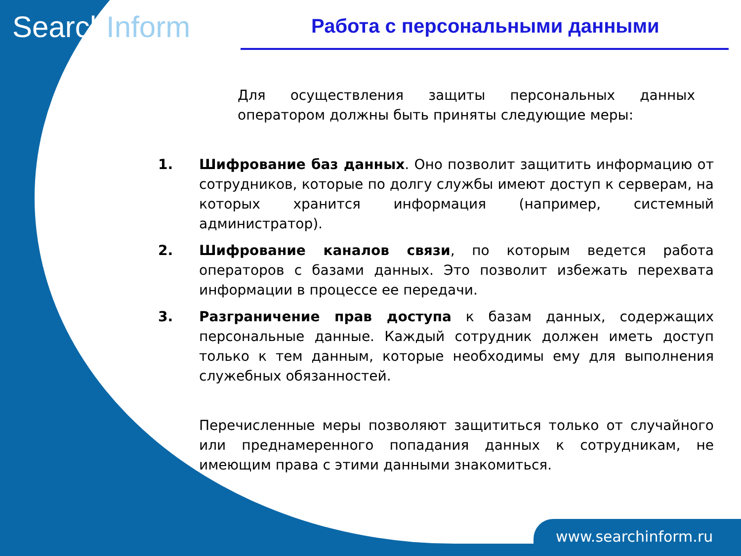SearchInform Работа с персональными данными
Для осуществления защиты персональных данных оператором должны быть приняты следующие меры:
1. Шифрование баз данных. Оно позволит защитить информацию от сотрудников, которые по долгу службы имеют доступ к серверам, на которых хранится информация (например, системный администратор).
2. Шифрование каналов связи, по которым ведется работа операторов с базами данных. Это позволит избежать перехвата информации в процессе ее передачи.
3. Разграничение прав доступа к базам данных, содержащих персональные данные. Каждый сотрудник должен иметь доступ только к тем данным, которые необходимы ему для выполнения служебных обязанностей.
Перечисленные меры позволяют защититься только от случайного или преднамеренного попадания данных к сотрудникам, не имеющим права с этими данными знакомиться.
www.searchinform.ru